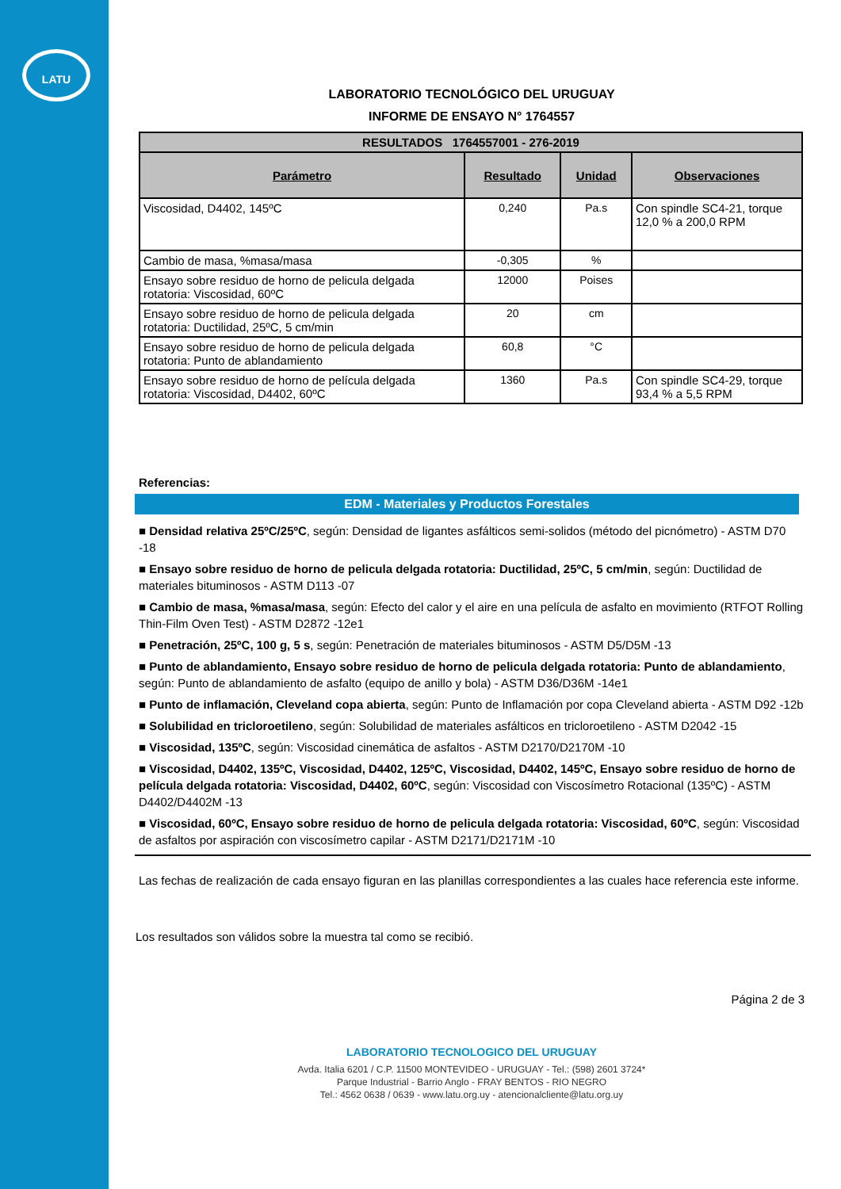LATU
LABORATORIO TECNOLÓGICO DEL URUGUAY
INFORME DE ENSAYO N° 1764557
| RESULTADOS 1764557001 - 276-2019 | | | |
| Parámetro | Resultado | Unidad | Observaciones |
| Viscosidad, D4402, 145ºC | 0,240 | Pa.s | Con spindle SC4-21, torque 12,0 % a 200,0 RPM |
| Cambio de masa, %masa/masa | -0,305 | % | |
| Ensayo sobre residuo de horno de pelicula delgada rotatoria: Viscosidad, 60ºC | 12000 | Poises | |
| Ensayo sobre residuo de horno de pelicula delgada rotatoria: Ductilidad, 25ºC, 5 cm/min | 20 | cm | |
| Ensayo sobre residuo de horno de pelicula delgada rotatoria: Punto de ablandamiento | 60,8 | °C | |
| Ensayo sobre residuo de horno de película delgada rotatoria: Viscosidad, D4402, 60ºC | 1360 | Pa.s | Con spindle SC4-29, torque 93,4 % a 5,5 RPM |
Referencias:
EDM - Materiales y Productos Forestales
■ Densidad relativa 25ºC/25ºC, según: Densidad de ligantes asfálticos semi-solidos (método del picnómetro) - ASTM D70 -18
■ Ensayo sobre residuo de horno de pelicula delgada rotatoria: Ductilidad, 25ºC, 5 cm/min, según: Ductilidad de materiales bituminosos - ASTM D113 -07
■ Cambio de masa, %masa/masa, según: Efecto del calor y el aire en una película de asfalto en movimiento (RTFOT Rolling Thin-Film Oven Test) - ASTM D2872 -12e1
■ Penetración, 25ºC, 100 g, 5 s, según: Penetración de materiales bituminosos - ASTM D5/D5M -13
■ Punto de ablandamiento, Ensayo sobre residuo de horno de pelicula delgada rotatoria: Punto de ablandamiento, según: Punto de ablandamiento de asfalto (equipo de anillo y bola) - ASTM D36/D36M -14e1
■ Punto de inflamación, Cleveland copa abierta, según: Punto de Inflamación por copa Cleveland abierta - ASTM D92 -12b
■ Solubilidad en tricloroetileno, según: Solubilidad de materiales asfálticos en tricloroetileno - ASTM D2042 -15
■ Viscosidad, 135ºC, según: Viscosidad cinemática de asfaltos - ASTM D2170/D2170M -10
■ Viscosidad, D4402, 135ºC, Viscosidad, D4402, 125ºC, Viscosidad, D4402, 145ºC, Ensayo sobre residuo de horno de película delgada rotatoria: Viscosidad, D4402, 60ºC, según: Viscosidad con Viscosímetro Rotacional (135ºC) - ASTM D4402/D4402M -13
■ Viscosidad, 60ºC, Ensayo sobre residuo de horno de pelicula delgada rotatoria: Viscosidad, 60ºC, según: Viscosidad de asfaltos por aspiración con viscosímetro capilar - ASTM D2171/D2171M -10
Las fechas de realización de cada ensayo figuran en las planillas correspondientes a las cuales hace referencia este informe.
Los resultados son válidos sobre la muestra tal como se recibió.
Página 2 de 3
LABORATORIO TECNOLOGICO DEL URUGUAY
Avda. Italia 6201 / C.P. 11500 MONTEVIDEO - URUGUAY - Tel.: (598) 2601 3724*
Parque Industrial - Barrio Anglo - FRAY BENTOS - RIO NEGRO
Tel.: 4562 0638 / 0639 - www.latu.org.uy - atencionalcliente@latu.org.uy